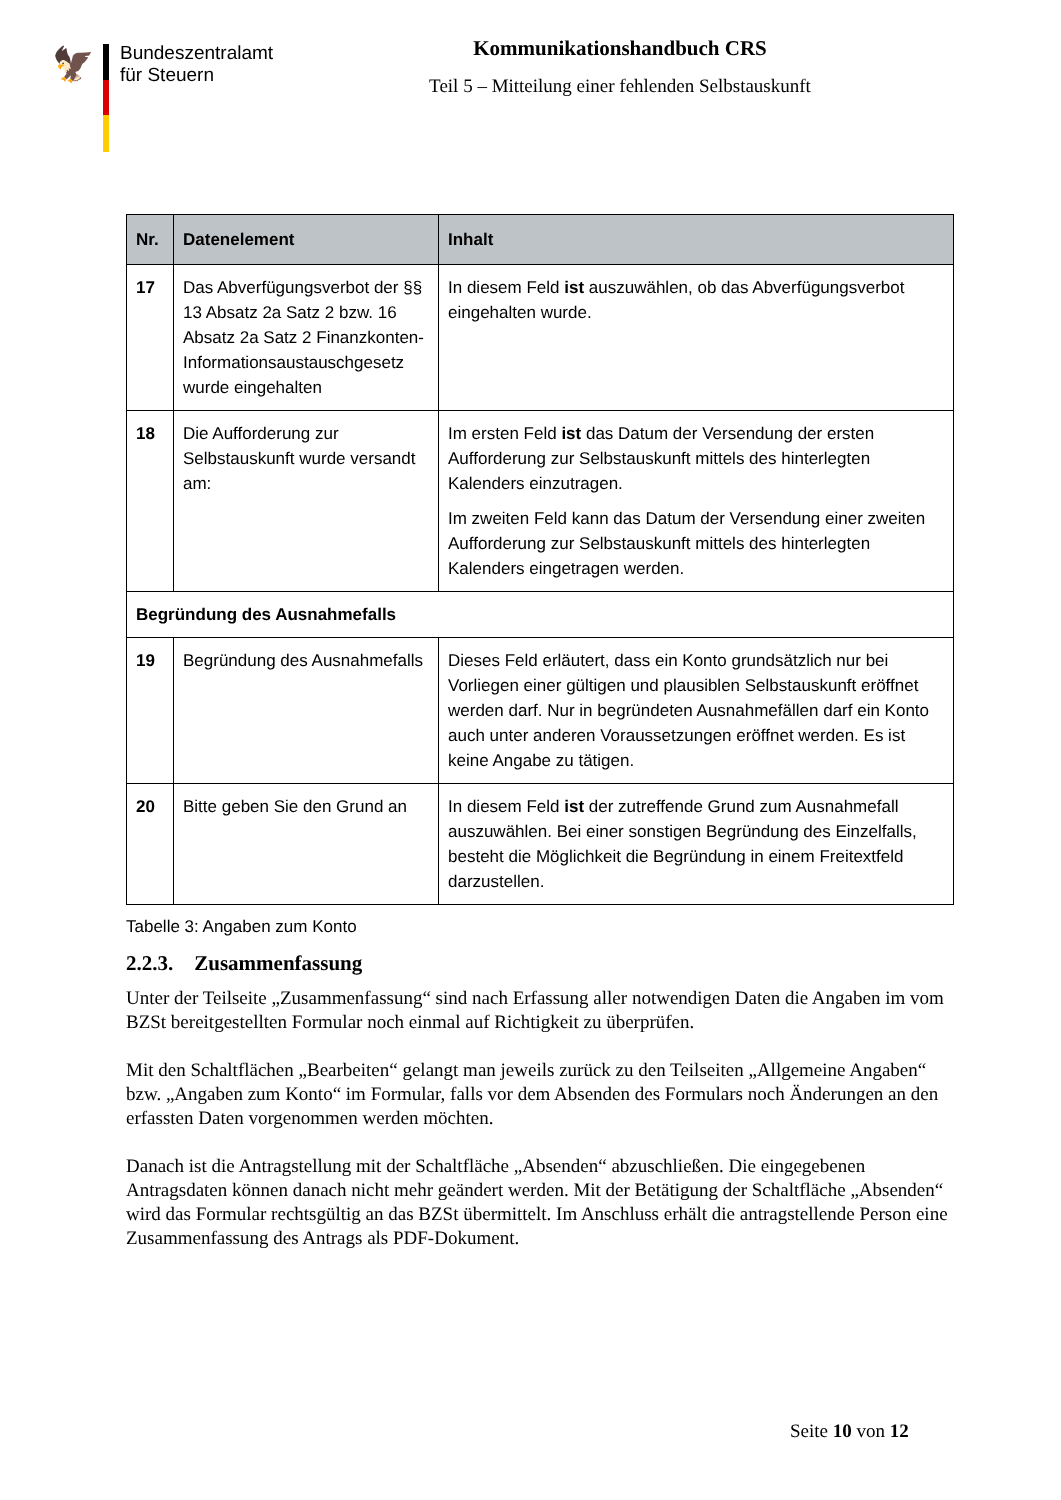🦅
Bundeszentralamt
für Steuern
Kommunikationshandbuch CRS
Teil 5 – Mitteilung einer fehlenden Selbstauskunft
| Nr. | Datenelement | Inhalt |
| --- | --- | --- |
| 17 | Das Abverfügungsverbot der §§ 13 Absatz 2a Satz 2 bzw. 16 Absatz 2a Satz 2 Finanzkonten-Informationsaustauschgesetz wurde eingehalten | In diesem Feld ist auszuwählen, ob das Abverfügungsverbot eingehalten wurde. |
| 18 | Die Aufforderung zur Selbstauskunft wurde versandt am: | Im ersten Feld ist das Datum der Versendung der ersten Aufforderung zur Selbstauskunft mittels des hinterlegten Kalenders einzutragen. Im zweiten Feld kann das Datum der Versendung einer zweiten Aufforderung zur Selbstauskunft mittels des hinterlegten Kalenders eingetragen werden. |
| Begründung des Ausnahmefalls | | |
| 19 | Begründung des Ausnahmefalls | Dieses Feld erläutert, dass ein Konto grundsätzlich nur bei Vorliegen einer gültigen und plausiblen Selbstauskunft eröffnet werden darf. Nur in begründeten Ausnahmefällen darf ein Konto auch unter anderen Voraussetzungen eröffnet werden. Es ist keine Angabe zu tätigen. |
| 20 | Bitte geben Sie den Grund an | In diesem Feld ist der zutreffende Grund zum Ausnahmefall auszuwählen. Bei einer sonstigen Begründung des Einzelfalls, besteht die Möglichkeit die Begründung in einem Freitextfeld darzustellen. |
Tabelle 3: Angaben zum Konto
2.2.3. Zusammenfassung
Unter der Teilseite „Zusammenfassung“ sind nach Erfassung aller notwendigen Daten die Angaben im vom BZSt bereitgestellten Formular noch einmal auf Richtigkeit zu überprüfen.
Mit den Schaltflächen „Bearbeiten“ gelangt man jeweils zurück zu den Teilseiten „Allgemeine Angaben“ bzw. „Angaben zum Konto“ im Formular, falls vor dem Absenden des Formulars noch Änderungen an den erfassten Daten vorgenommen werden möchten.
Danach ist die Antragstellung mit der Schaltfläche „Absenden“ abzuschließen. Die eingegebenen Antragsdaten können danach nicht mehr geändert werden. Mit der Betätigung der Schaltfläche „Absenden“ wird das Formular rechtsgültig an das BZSt übermittelt. Im Anschluss erhält die antragstellende Person eine Zusammenfassung des Antrags als PDF-Dokument.
Seite 10 von 12